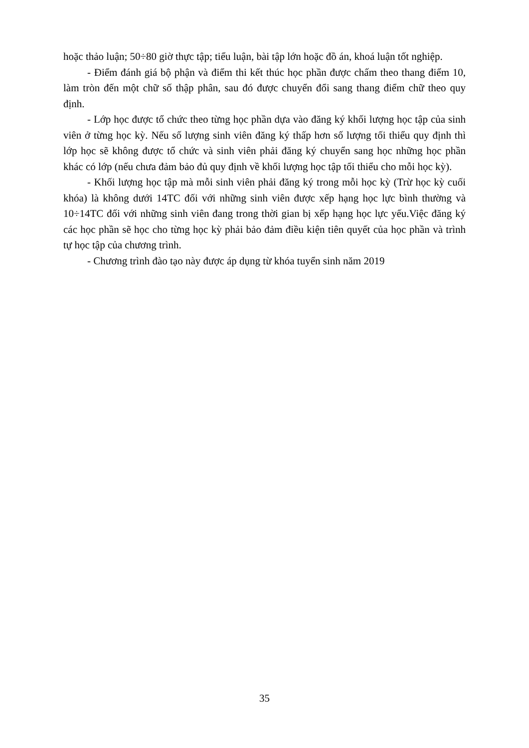hoặc thảo luận; 50÷80 giờ thực tập; tiểu luận, bài tập lớn hoặc đồ án, khoá luận tốt nghiệp.
- Điểm đánh giá bộ phận và điểm thi kết thúc học phần được chấm theo thang điểm 10, làm tròn đến một chữ số thập phân, sau đó được chuyển đổi sang thang điểm chữ theo quy định.
- Lớp học được tổ chức theo từng học phần dựa vào đăng ký khối lượng học tập của sinh viên ở từng học kỳ. Nếu số lượng sinh viên đăng ký thấp hơn số lượng tối thiểu quy định thì lớp học sẽ không được tổ chức và sinh viên phải đăng ký chuyển sang học những học phần khác có lớp (nếu chưa đảm bảo đủ quy định về khối lượng học tập tối thiểu cho mỗi học kỳ).
- Khối lượng học tập mà mỗi sinh viên phải đăng ký trong mỗi học kỳ (Trừ học kỳ cuối khóa) là không dưới 14TC đối với những sinh viên được xếp hạng học lực bình thường và 10÷14TC đối với những sinh viên đang trong thời gian bị xếp hạng học lực yếu.Việc đăng ký các học phần sẽ học cho từng học kỳ phải bảo đảm điều kiện tiên quyết của học phần và trình tự học tập của chương trình.
- Chương trình đào tạo này được áp dụng từ khóa tuyển sinh năm 2019
35